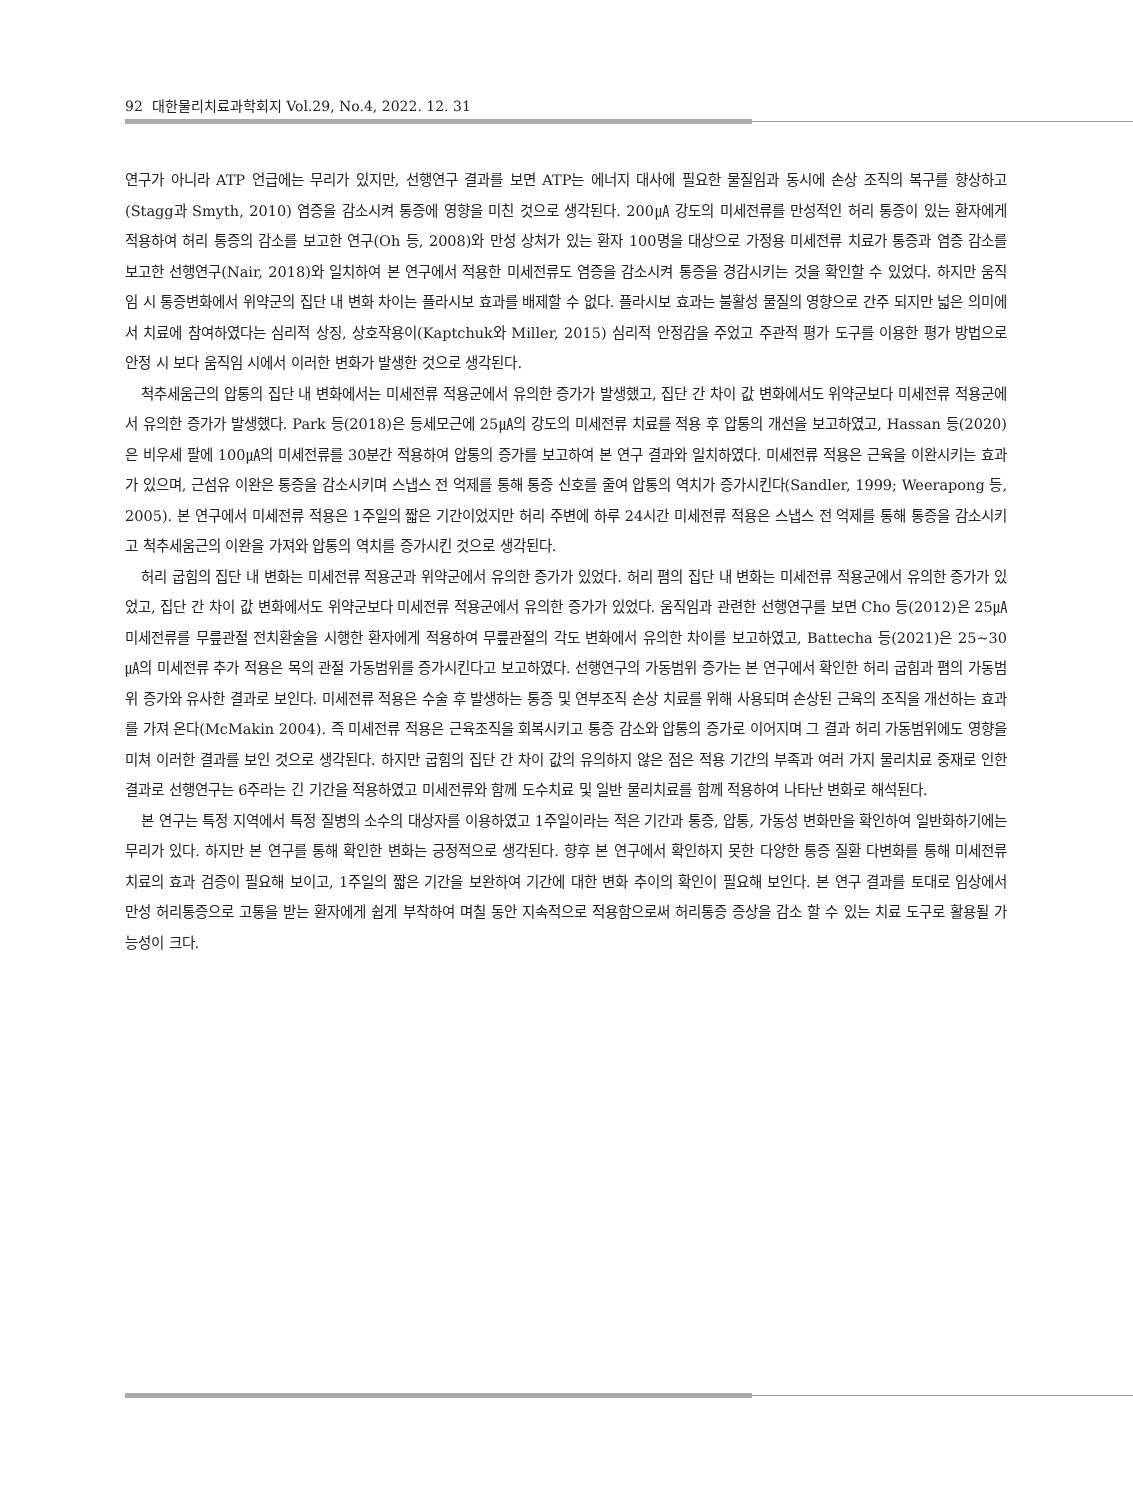92 대한물리치료과학회지 Vol.29, No.4, 2022. 12. 31
연구가 아니라 ATP 언급에는 무리가 있지만, 선행연구 결과를 보면 ATP는 에너지 대사에 필요한 물질임과 동시에 손상 조직의 복구를 향상하고(Stagg과 Smyth, 2010) 염증을 감소시켜 통증에 영향을 미친 것으로 생각된다. 200㎂ 강도의 미세전류를 만성적인 허리 통증이 있는 환자에게 적용하여 허리 통증의 감소를 보고한 연구(Oh 등, 2008)와 만성 상처가 있는 환자 100명을 대상으로 가정용 미세전류 치료가 통증과 염증 감소를 보고한 선행연구(Nair, 2018)와 일치하여 본 연구에서 적용한 미세전류도 염증을 감소시켜 통증을 경감시키는 것을 확인할 수 있었다. 하지만 움직임 시 통증변화에서 위약군의 집단 내 변화 차이는 플라시보 효과를 배제할 수 없다. 플라시보 효과는 불활성 물질의 영향으로 간주 되지만 넓은 의미에서 치료에 참여하였다는 심리적 상징, 상호작용이(Kaptchuk와 Miller, 2015) 심리적 안정감을 주었고 주관적 평가 도구를 이용한 평가 방법으로 안정 시 보다 움직임 시에서 이러한 변화가 발생한 것으로 생각된다.
척추세움근의 압통의 집단 내 변화에서는 미세전류 적용군에서 유의한 증가가 발생했고, 집단 간 차이 값 변화에서도 위약군보다 미세전류 적용군에서 유의한 증가가 발생했다. Park 등(2018)은 등세모근에 25㎂의 강도의 미세전류 치료를 적용 후 압통의 개선을 보고하였고, Hassan 등(2020)은 비우세 팔에 100㎂의 미세전류를 30분간 적용하여 압통의 증가를 보고하여 본 연구 결과와 일치하였다. 미세전류 적용은 근육을 이완시키는 효과가 있으며, 근섬유 이완은 통증을 감소시키며 스냅스 전 억제를 통해 통증 신호를 줄여 압통의 역치가 증가시킨다(Sandler, 1999; Weerapong 등, 2005). 본 연구에서 미세전류 적용은 1주일의 짧은 기간이었지만 허리 주변에 하루 24시간 미세전류 적용은 스냅스 전 억제를 통해 통증을 감소시키고 척추세움근의 이완을 가져와 압통의 역치를 증가시킨 것으로 생각된다.
허리 굽힘의 집단 내 변화는 미세전류 적용군과 위약군에서 유의한 증가가 있었다. 허리 폄의 집단 내 변화는 미세전류 적용군에서 유의한 증가가 있었고, 집단 간 차이 값 변화에서도 위약군보다 미세전류 적용군에서 유의한 증가가 있었다. 움직임과 관련한 선행연구를 보면 Cho 등(2012)은 25㎂ 미세전류를 무릎관절 전치환술을 시행한 환자에게 적용하여 무릎관절의 각도 변화에서 유의한 차이를 보고하였고, Battecha 등(2021)은 25~30㎂의 미세전류 추가 적용은 목의 관절 가동범위를 증가시킨다고 보고하였다. 선행연구의 가동범위 증가는 본 연구에서 확인한 허리 굽힘과 폄의 가동범위 증가와 유사한 결과로 보인다. 미세전류 적용은 수술 후 발생하는 통증 및 연부조직 손상 치료를 위해 사용되며 손상된 근육의 조직을 개선하는 효과를 가져 온다(McMakin 2004). 즉 미세전류 적용은 근육조직을 회복시키고 통증 감소와 압통의 증가로 이어지며 그 결과 허리 가동범위에도 영향을 미쳐 이러한 결과를 보인 것으로 생각된다. 하지만 굽힘의 집단 간 차이 값의 유의하지 않은 점은 적용 기간의 부족과 여러 가지 물리치료 중재로 인한 결과로 선행연구는 6주라는 긴 기간을 적용하였고 미세전류와 함께 도수치료 및 일반 물리치료를 함께 적용하여 나타난 변화로 해석된다.
본 연구는 특정 지역에서 특정 질병의 소수의 대상자를 이용하였고 1주일이라는 적은 기간과 통증, 압통, 가동성 변화만을 확인하여 일반화하기에는 무리가 있다. 하지만 본 연구를 통해 확인한 변화는 긍정적으로 생각된다. 향후 본 연구에서 확인하지 못한 다양한 통증 질환 다변화를 통해 미세전류 치료의 효과 검증이 필요해 보이고, 1주일의 짧은 기간을 보완하여 기간에 대한 변화 추이의 확인이 필요해 보인다. 본 연구 결과를 토대로 임상에서 만성 허리통증으로 고통을 받는 환자에게 쉽게 부착하여 며칠 동안 지속적으로 적용함으로써 허리통증 증상을 감소 할 수 있는 치료 도구로 활용될 가능성이 크다.